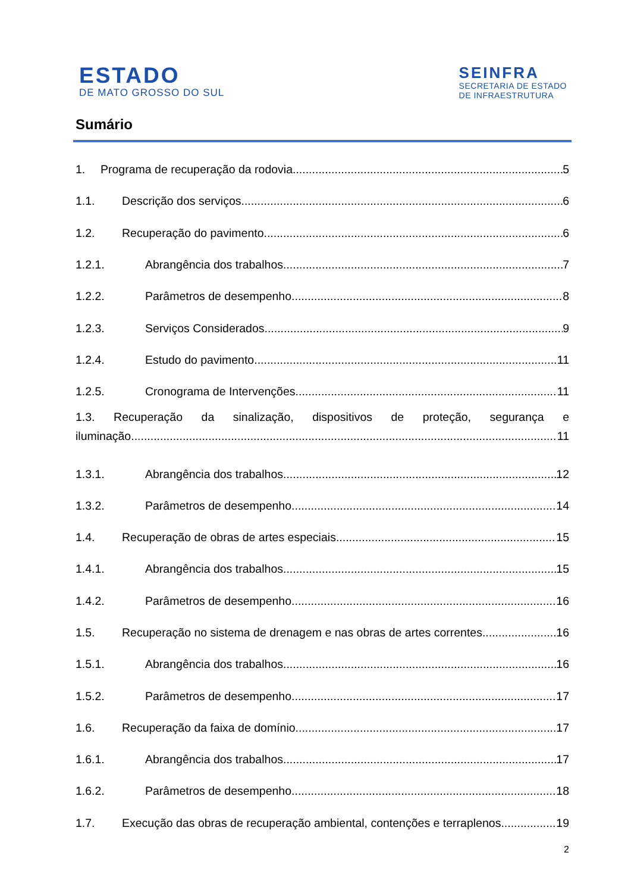ESTADO
DE MATO GROSSO DO SUL
SEINFRA
SECRETARIA DE ESTADO
DE INFRAESTRUTURA
Sumário
1. Programa de recuperação da rodovia. 5
1.1. Descrição dos serviços. 6
1.2. Recuperação do pavimento. 6
1.2.1. Abrangência dos trabalhos. 7
1.2.2. Parâmetros de desempenho. 8
1.2.3. Serviços Considerados 9
1.2.4. Estudo do pavimento. 11
1.2.5. Cronograma de Intervenções 11
1.3. Recuperação da sinalização, dispositivos de proteção, segurança e
iluminação..... 11
1.3.1. Abrangência dos trabalhos. 12
1.3.2. Parâmetros de desempenho. 14
1.4. Recuperação de obras de artes especiais. 15
1.4.1. Abrangência dos trabalhos. 15
1.4.2. Parâmetros de desempenho. 16
1.5. Recuperação no sistema de drenagem e nas obras de artes correntes. 16
1.5.1. Abrangência dos trabalhos. 16
1.5.2. Parâmetros de desempenho. 17
1.6. Recuperação da faixa de domínio. 17
1.6.1. Abrangência dos trabalhos. 17
1.6.2. Parâmetros de desempenho. 18
1.7. Execução das obras de recuperação ambiental, contenções e terraplenos 19
2